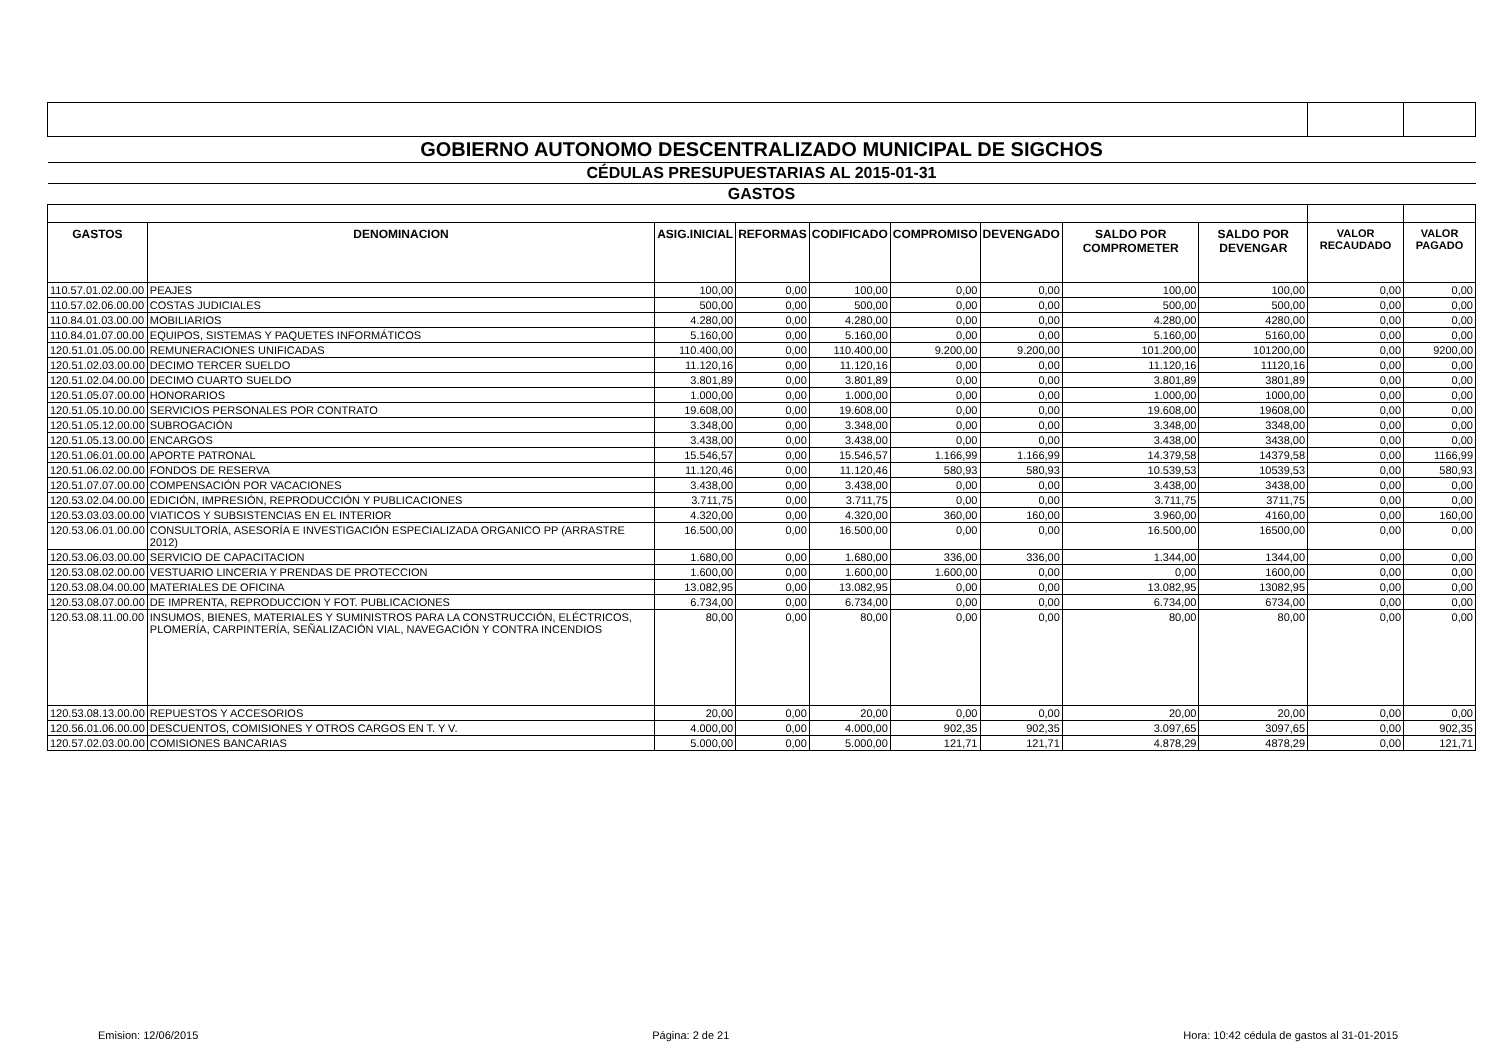| GOBIERNO AUTONOMO DESCENTRALIZADO MUNICIPAL DE SIGCHOS | | | | | | | | | | |
| CÉDULAS PRESUPUESTARIAS AL 2015-01-31 | | | | | | | | | | |
| GASTOS | | | | | | | | | | |
| GASTOS | DENOMINACION | ASIG.INICIAL | REFORMAS | CODIFICADO | COMPROMISO | DEVENGADO | SALDO POR COMPROMETER | SALDO POR DEVENGAR | VALOR RECAUDADO | VALOR PAGADO |
| 110.57.01.02.00.00 | PEAJES | 100,00 | 0,00 | 100,00 | 0,00 | 0,00 | 100,00 | 100,00 | 0,00 | 0,00 |
| 110.57.02.06.00.00 | COSTAS JUDICIALES | 500,00 | 0,00 | 500,00 | 0,00 | 0,00 | 500,00 | 500,00 | 0,00 | 0,00 |
| 110.84.01.03.00.00 | MOBILIARIOS | 4.280,00 | 0,00 | 4.280,00 | 0,00 | 0,00 | 4.280,00 | 4280,00 | 0,00 | 0,00 |
| 110.84.01.07.00.00 | EQUIPOS, SISTEMAS Y PAQUETES INFORMÁTICOS | 5.160,00 | 0,00 | 5.160,00 | 0,00 | 0,00 | 5.160,00 | 5160,00 | 0,00 | 0,00 |
| 120.51.01.05.00.00 | REMUNERACIONES UNIFICADAS | 110.400,00 | 0,00 | 110.400,00 | 9.200,00 | 9.200,00 | 101.200,00 | 101200,00 | 0,00 | 9200,00 |
| 120.51.02.03.00.00 | DECIMO TERCER SUELDO | 11.120,16 | 0,00 | 11.120,16 | 0,00 | 0,00 | 11.120,16 | 11120,16 | 0,00 | 0,00 |
| 120.51.02.04.00.00 | DECIMO CUARTO SUELDO | 3.801,89 | 0,00 | 3.801,89 | 0,00 | 0,00 | 3.801,89 | 3801,89 | 0,00 | 0,00 |
| 120.51.05.07.00.00 | HONORARIOS | 1.000,00 | 0,00 | 1.000,00 | 0,00 | 0,00 | 1.000,00 | 1000,00 | 0,00 | 0,00 |
| 120.51.05.10.00.00 | SERVICIOS PERSONALES POR CONTRATO | 19.608,00 | 0,00 | 19.608,00 | 0,00 | 0,00 | 19.608,00 | 19608,00 | 0,00 | 0,00 |
| 120.51.05.12.00.00 | SUBROGACIÓN | 3.348,00 | 0,00 | 3.348,00 | 0,00 | 0,00 | 3.348,00 | 3348,00 | 0,00 | 0,00 |
| 120.51.05.13.00.00 | ENCARGOS | 3.438,00 | 0,00 | 3.438,00 | 0,00 | 0,00 | 3.438,00 | 3438,00 | 0,00 | 0,00 |
| 120.51.06.01.00.00 | APORTE PATRONAL | 15.546,57 | 0,00 | 15.546,57 | 1.166,99 | 1.166,99 | 14.379,58 | 14379,58 | 0,00 | 1166,99 |
| 120.51.06.02.00.00 | FONDOS DE RESERVA | 11.120,46 | 0,00 | 11.120,46 | 580,93 | 580,93 | 10.539,53 | 10539,53 | 0,00 | 580,93 |
| 120.51.07.07.00.00 | COMPENSACIÓN POR VACACIONES | 3.438,00 | 0,00 | 3.438,00 | 0,00 | 0,00 | 3.438,00 | 3438,00 | 0,00 | 0,00 |
| 120.53.02.04.00.00 | EDICIÓN, IMPRESIÓN, REPRODUCCIÓN Y PUBLICACIONES | 3.711,75 | 0,00 | 3.711,75 | 0,00 | 0,00 | 3.711,75 | 3711,75 | 0,00 | 0,00 |
| 120.53.03.03.00.00 | VIATICOS Y SUBSISTENCIAS EN EL INTERIOR | 4.320,00 | 0,00 | 4.320,00 | 360,00 | 160,00 | 3.960,00 | 4160,00 | 0,00 | 160,00 |
| 120.53.06.01.00.00 | CONSULTORÍA, ASESORÍA E INVESTIGACIÓN ESPECIALIZADA ORGANICO PP (ARRASTRE 2012) | 16.500,00 | 0,00 | 16.500,00 | 0,00 | 0,00 | 16.500,00 | 16500,00 | 0,00 | 0,00 |
| 120.53.06.03.00.00 | SERVICIO DE CAPACITACION | 1.680,00 | 0,00 | 1.680,00 | 336,00 | 336,00 | 1.344,00 | 1344,00 | 0,00 | 0,00 |
| 120.53.08.02.00.00 | VESTUARIO LINCERIA Y PRENDAS DE PROTECCION | 1.600,00 | 0,00 | 1.600,00 | 1.600,00 | 0,00 | 0,00 | 1600,00 | 0,00 | 0,00 |
| 120.53.08.04.00.00 | MATERIALES DE OFICINA | 13.082,95 | 0,00 | 13.082,95 | 0,00 | 0,00 | 13.082,95 | 13082,95 | 0,00 | 0,00 |
| 120.53.08.07.00.00 | DE IMPRENTA, REPRODUCCION Y FOT. PUBLICACIONES | 6.734,00 | 0,00 | 6.734,00 | 0,00 | 0,00 | 6.734,00 | 6734,00 | 0,00 | 0,00 |
| 120.53.08.11.00.00 | INSUMOS, BIENES, MATERIALES Y SUMINISTROS PARA LA CONSTRUCCIÓN, ELÉCTRICOS, PLOMERÍA, CARPINTERÍA, SEÑALIZACIÓN VIAL, NAVEGACIÓN Y CONTRA INCENDIOS | 80,00 | 0,00 | 80,00 | 0,00 | 0,00 | 80,00 | 80,00 | 0,00 | 0,00 |
| 120.53.08.13.00.00 | REPUESTOS Y ACCESORIOS | 20,00 | 0,00 | 20,00 | 0,00 | 0,00 | 20,00 | 20,00 | 0,00 | 0,00 |
| 120.56.01.06.00.00 | DESCUENTOS, COMISIONES Y OTROS CARGOS EN T. Y V. | 4.000,00 | 0,00 | 4.000,00 | 902,35 | 902,35 | 3.097,65 | 3097,65 | 0,00 | 902,35 |
| 120.57.02.03.00.00 | COMISIONES BANCARIAS | 5.000,00 | 0,00 | 5.000,00 | 121,71 | 121,71 | 4.878,29 | 4878,29 | 0,00 | 121,71 |
Emision: 12/06/2015 Página: 2 de 21 Hora: 10:42 cédula de gastos al 31-01-2015